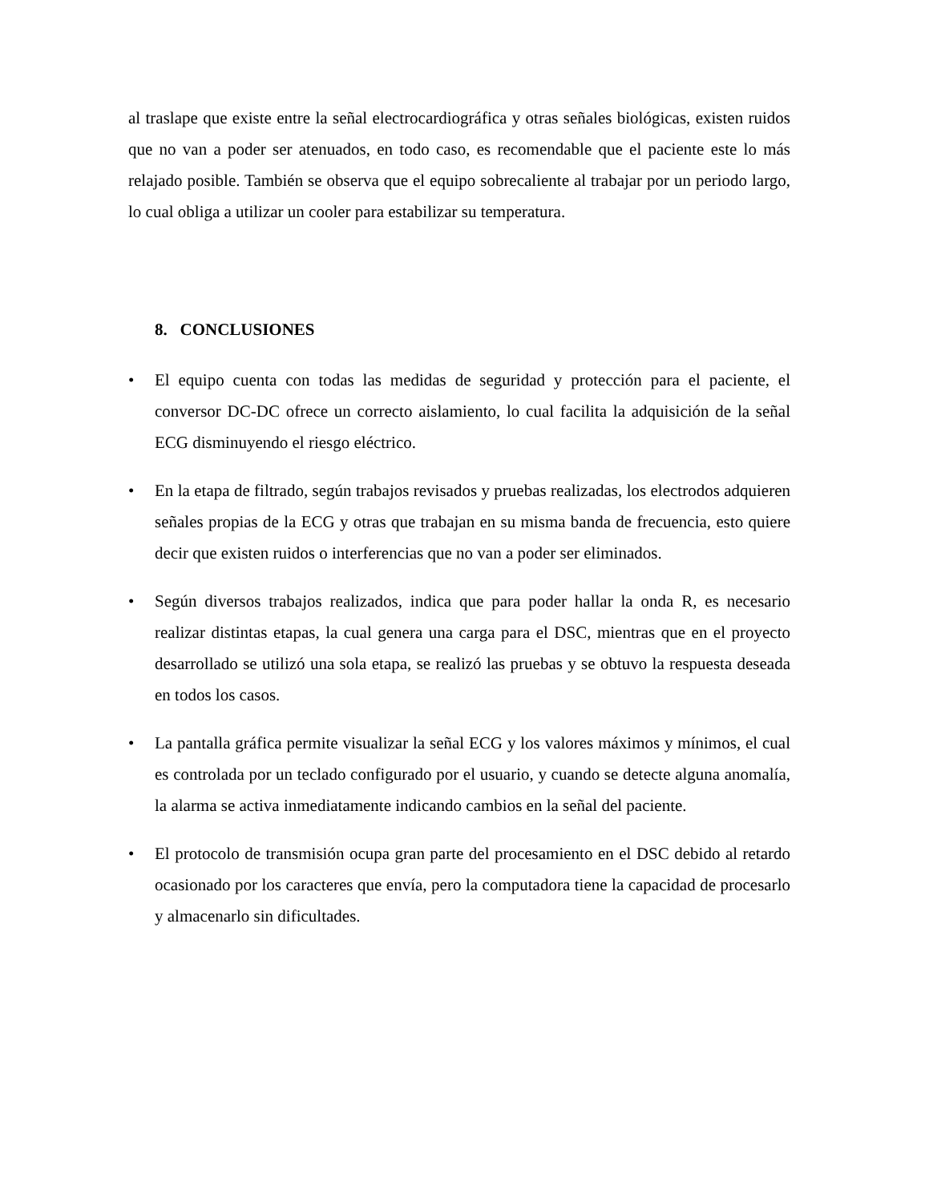al traslape que existe entre la señal electrocardiográfica y otras señales biológicas, existen ruidos que no van a poder ser atenuados, en todo caso, es recomendable que el paciente este lo más relajado posible. También se observa que el equipo sobrecaliente al trabajar por un periodo largo, lo cual obliga a utilizar un cooler para estabilizar su temperatura.
8. CONCLUSIONES
• El equipo cuenta con todas las medidas de seguridad y protección para el paciente, el conversor DC-DC ofrece un correcto aislamiento, lo cual facilita la adquisición de la señal ECG disminuyendo el riesgo eléctrico.
• En la etapa de filtrado, según trabajos revisados y pruebas realizadas, los electrodos adquieren señales propias de la ECG y otras que trabajan en su misma banda de frecuencia, esto quiere decir que existen ruidos o interferencias que no van a poder ser eliminados.
• Según diversos trabajos realizados, indica que para poder hallar la onda R, es necesario realizar distintas etapas, la cual genera una carga para el DSC, mientras que en el proyecto desarrollado se utilizó una sola etapa, se realizó las pruebas y se obtuvo la respuesta deseada en todos los casos.
• La pantalla gráfica permite visualizar la señal ECG y los valores máximos y mínimos, el cual es controlada por un teclado configurado por el usuario, y cuando se detecte alguna anomalía, la alarma se activa inmediatamente indicando cambios en la señal del paciente.
• El protocolo de transmisión ocupa gran parte del procesamiento en el DSC debido al retardo ocasionado por los caracteres que envía, pero la computadora tiene la capacidad de procesarlo y almacenarlo sin dificultades.